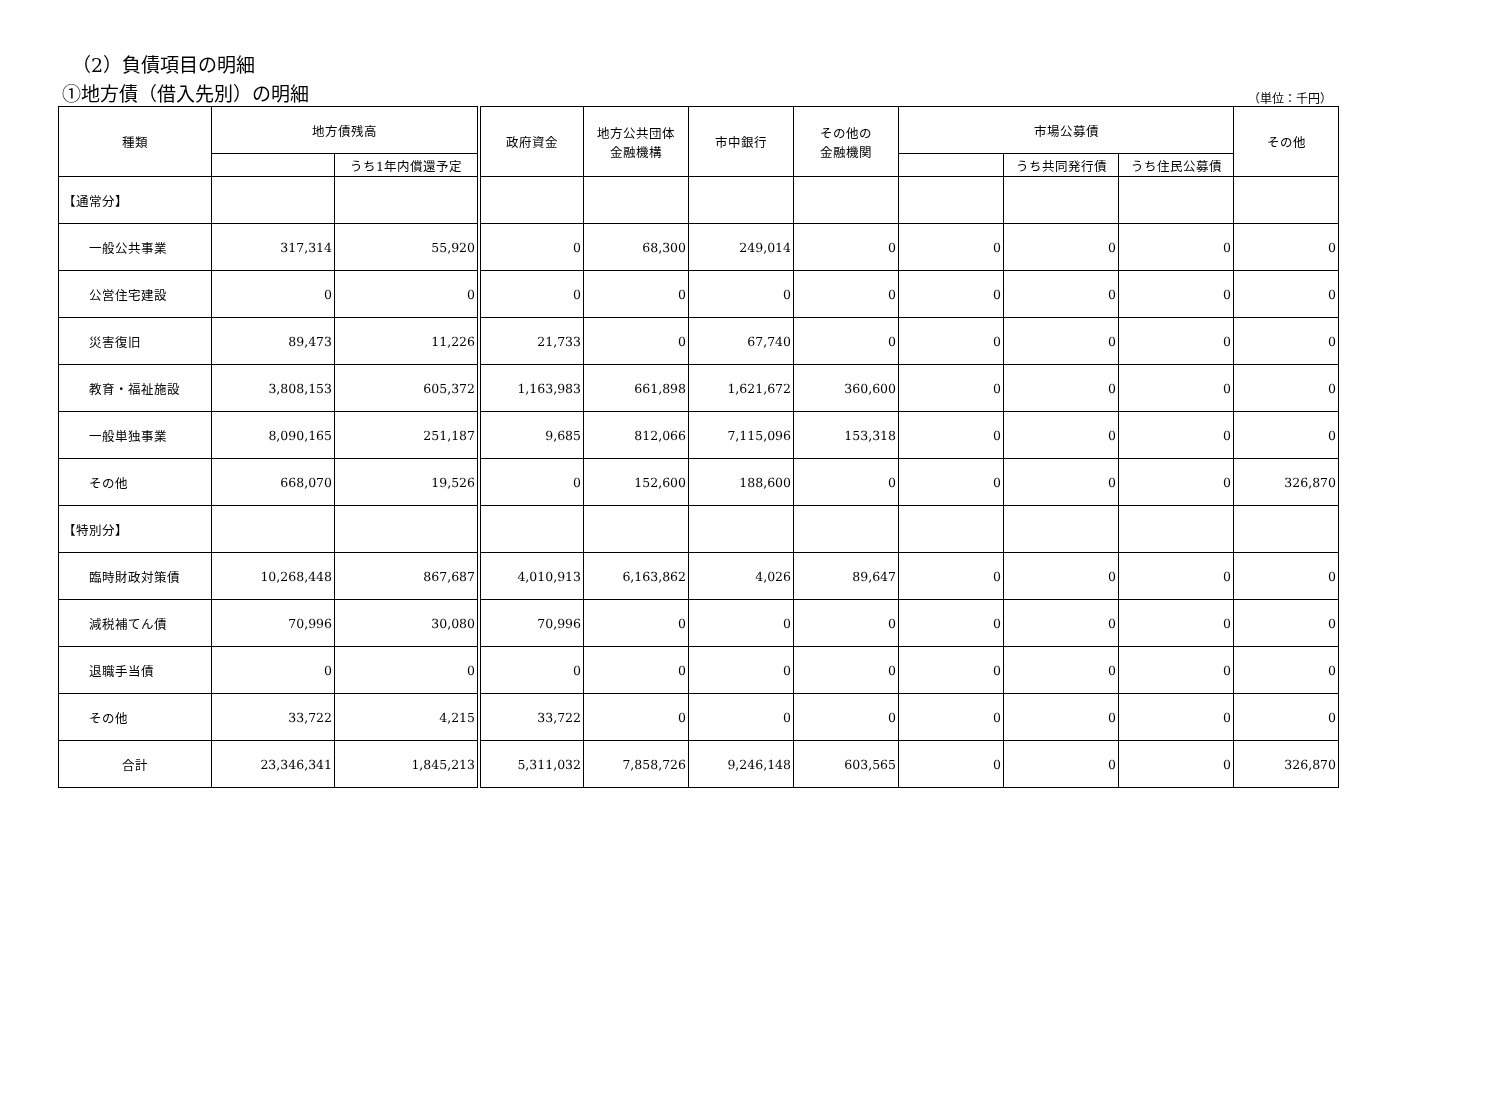（2）負債項目の明細
①地方債（借入先別）の明細 （単位：千円）
| 種類 | 地方債残高 | | 政府資金 | 地方公共団体 金融機構 | 市中銀行 | その他の 金融機関 | 市場公募債 | | | その他 |
| --- | --- | --- | --- | --- | --- | --- | --- | --- | --- | --- |
| | | うち1年内償還予定 | | | | | | うち共同発行債 | うち住民公募債 | |
| 【通常分】 | | | | | | | | | | |
| 一般公共事業 | 317,314 | 55,920 | 0 | 68,300 | 249,014 | 0 | 0 | 0 | 0 | 0 |
| 公営住宅建設 | 0 | 0 | 0 | 0 | 0 | 0 | 0 | 0 | 0 | 0 |
| 災害復旧 | 89,473 | 11,226 | 21,733 | 0 | 67,740 | 0 | 0 | 0 | 0 | 0 |
| 教育・福祉施設 | 3,808,153 | 605,372 | 1,163,983 | 661,898 | 1,621,672 | 360,600 | 0 | 0 | 0 | 0 |
| 一般単独事業 | 8,090,165 | 251,187 | 9,685 | 812,066 | 7,115,096 | 153,318 | 0 | 0 | 0 | 0 |
| その他 | 668,070 | 19,526 | 0 | 152,600 | 188,600 | 0 | 0 | 0 | 0 | 326,870 |
| 【特別分】 | | | | | | | | | | |
| 臨時財政対策債 | 10,268,448 | 867,687 | 4,010,913 | 6,163,862 | 4,026 | 89,647 | 0 | 0 | 0 | 0 |
| 減税補てん債 | 70,996 | 30,080 | 70,996 | 0 | 0 | 0 | 0 | 0 | 0 | 0 |
| 退職手当債 | 0 | 0 | 0 | 0 | 0 | 0 | 0 | 0 | 0 | 0 |
| その他 | 33,722 | 4,215 | 33,722 | 0 | 0 | 0 | 0 | 0 | 0 | 0 |
| 合計 | 23,346,341 | 1,845,213 | 5,311,032 | 7,858,726 | 9,246,148 | 603,565 | 0 | 0 | 0 | 326,870 |